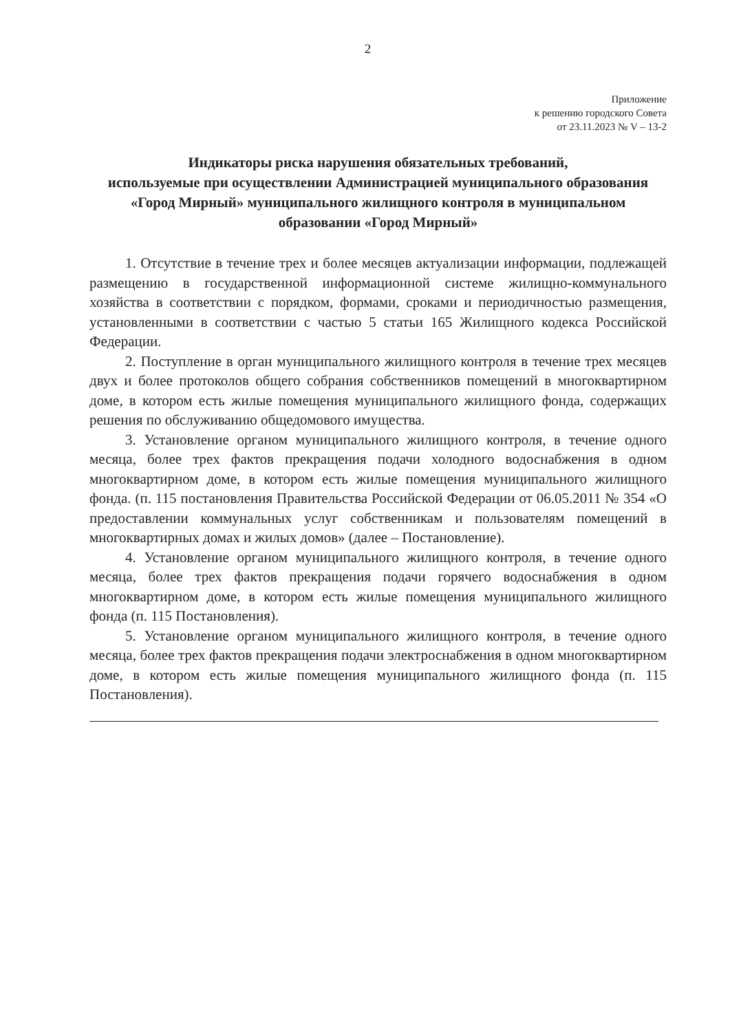2
Приложение
к решению городского Совета
от 23.11.2023 № V – 13-2
Индикаторы риска нарушения обязательных требований,
используемые при осуществлении Администрацией муниципального образования «Город Мирный» муниципального жилищного контроля в муниципальном образовании «Город Мирный»
1. Отсутствие в течение трех и более месяцев актуализации информации, подлежащей размещению в государственной информационной системе жилищно-коммунального хозяйства в соответствии с порядком, формами, сроками и периодичностью размещения, установленными в соответствии с частью 5 статьи 165 Жилищного кодекса Российской Федерации.
2. Поступление в орган муниципального жилищного контроля в течение трех месяцев двух и более протоколов общего собрания собственников помещений в многоквартирном доме, в котором есть жилые помещения муниципального жилищного фонда, содержащих решения по обслуживанию общедомового имущества.
3. Установление органом муниципального жилищного контроля, в течение одного месяца, более трех фактов прекращения подачи холодного водоснабжения в одном многоквартирном доме, в котором есть жилые помещения муниципального жилищного фонда. (п. 115 постановления Правительства Российской Федерации от 06.05.2011 № 354 «О предоставлении коммунальных услуг собственникам и пользователям помещений в многоквартирных домах и жилых домов» (далее – Постановление).
4. Установление органом муниципального жилищного контроля, в течение одного месяца, более трех фактов прекращения подачи горячего водоснабжения в одном многоквартирном доме, в котором есть жилые помещения муниципального жилищного фонда (п. 115 Постановления).
5. Установление органом муниципального жилищного контроля, в течение одного месяца, более трех фактов прекращения подачи электроснабжения в одном многоквартирном доме, в котором есть жилые помещения муниципального жилищного фонда (п. 115 Постановления).